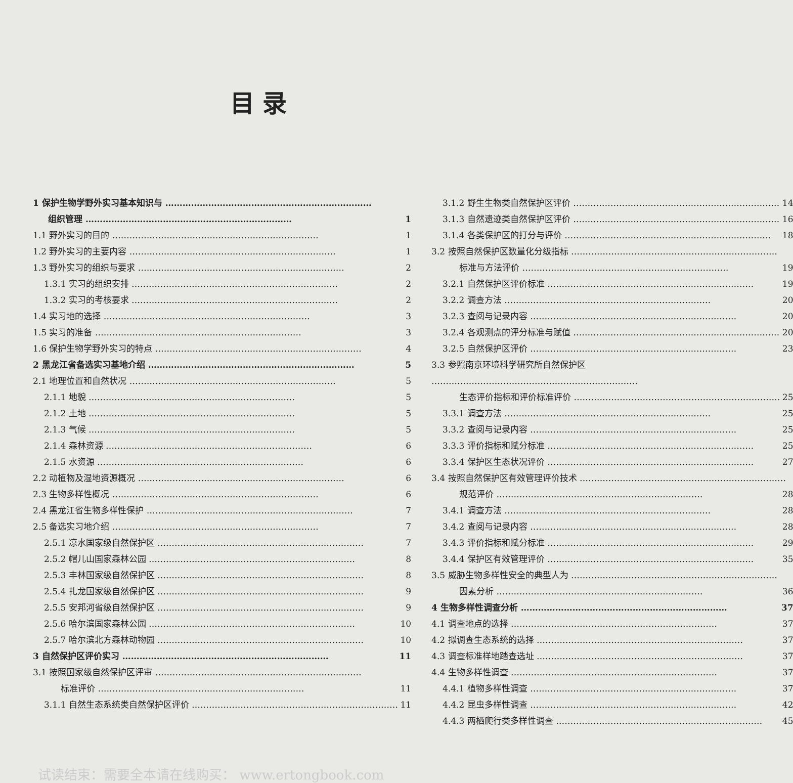目 录
1 保护生物学野外实习基本知识与
组织管理 1
1.1 野外实习的目的 1
1.2 野外实习的主要内容 1
1.3 野外实习的组织与要求 2
1.3.1 实习的组织安排 2
1.3.2 实习的考核要求 2
1.4 实习地的选择 3
1.5 实习的准备 3
1.6 保护生物学野外实习的特点 4
2 黑龙江省备选实习基地介绍 5
2.1 地理位置和自然状况 5
2.1.1 地貌 5
2.1.2 土地 5
2.1.3 气候 5
2.1.4 森林资源 6
2.1.5 水资源 6
2.2 动植物及湿地资源概况 6
2.3 生物多样性概况 6
2.4 黑龙江省生物多样性保护 7
2.5 备选实习地介绍 7
2.5.1 凉水国家级自然保护区 7
2.5.2 帽儿山国家森林公园 8
2.5.3 丰林国家级自然保护区 8
2.5.4 扎龙国家级自然保护区 9
2.5.5 安邦河省级自然保护区 9
2.5.6 哈尔滨国家森林公园 10
2.5.7 哈尔滨北方森林动物园 10
3 自然保护区评价实习 11
3.1 按照国家级自然保护区评审
标准评价 11
3.1.1 自然生态系统类自然保护区评价 11
3.1.2 野生生物类自然保护区评价 14
3.1.3 自然遗迹类自然保护区评价 16
3.1.4 各类保护区的打分与评价 18
3.2 按照自然保护区数量化分级指标
标准与方法评价 19
3.2.1 自然保护区评价标准 19
3.2.2 调查方法 20
3.2.3 查阅与记录内容 20
3.2.4 各观测点的评分标准与赋值 20
3.2.5 自然保护区评价 23
3.3 参照南京环境科学研究所自然保护区
生态评价指标和评价标准评价 25
3.3.1 调查方法 25
3.3.2 查阅与记录内容 25
3.3.3 评价指标和赋分标准 25
3.3.4 保护区生态状况评价 27
3.4 按照自然保护区有效管理评价技术
规范评价 28
3.4.1 调查方法 28
3.4.2 查阅与记录内容 28
3.4.3 评价指标和赋分标准 29
3.4.4 保护区有效管理评价 35
3.5 威胁生物多样性安全的典型人为
因素分析 36
4 生物多样性调查分析 37
4.1 调查地点的选择 37
4.2 拟调查生态系统的选择 37
4.3 调查标准样地踏查选址 37
4.4 生物多样性调查 37
4.4.1 植物多样性调查 37
4.4.2 昆虫多样性调查 42
4.4.3 两栖爬行类多样性调查 45
试读结束：需要全本请在线购买： www.ertongbook.com